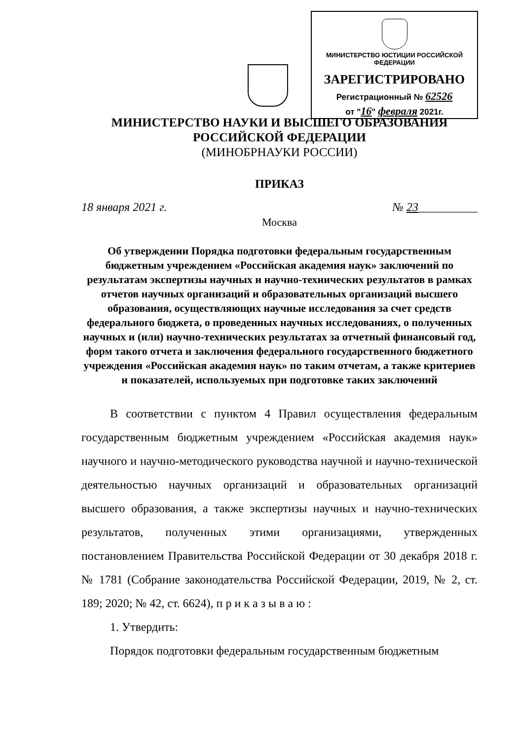МИНИСТЕРСТВО ЮСТИЦИИ РОССИЙСКОЙ ФЕДЕРАЦИИ
ЗАРЕГИСТРИРОВАНО
Регистрационный № 62526
от "16" февраля 2021г.
МИНИСТЕРСТВО НАУКИ И ВЫСШЕГО ОБРАЗОВАНИЯ
РОССИЙСКОЙ ФЕДЕРАЦИИ
(МИНОБРНАУКИ РОССИИ)
ПРИКАЗ
18 января 2021 г. № 23__________
Москва
Об утверждении Порядка подготовки федеральным государственным бюджетным учреждением «Российская академия наук» заключений по результатам экспертизы научных и научно-технических результатов в рамках отчетов научных организаций и образовательных организаций высшего образования, осуществляющих научные исследования за счет средств федерального бюджета, о проведенных научных исследованиях, о полученных научных и (или) научно-технических результатах за отчетный финансовый год, форм такого отчета и заключения федерального государственного бюджетного учреждения «Российская академия наук» по таким отчетам, а также критериев и показателей, используемых при подготовке таких заключений
В соответствии с пунктом 4 Правил осуществления федеральным государственным бюджетным учреждением «Российская академия наук» научного и научно-методического руководства научной и научно-технической деятельностью научных организаций и образовательных организаций высшего образования, а также экспертизы научных и научно-технических результатов, полученных этими организациями, утвержденных постановлением Правительства Российской Федерации от 30 декабря 2018 г. № 1781 (Собрание законодательства Российской Федерации, 2019, № 2, ст. 189; 2020; № 42, ст. 6624), п р и к а з ы в а ю :
1. Утвердить:
Порядок подготовки федеральным государственным бюджетным